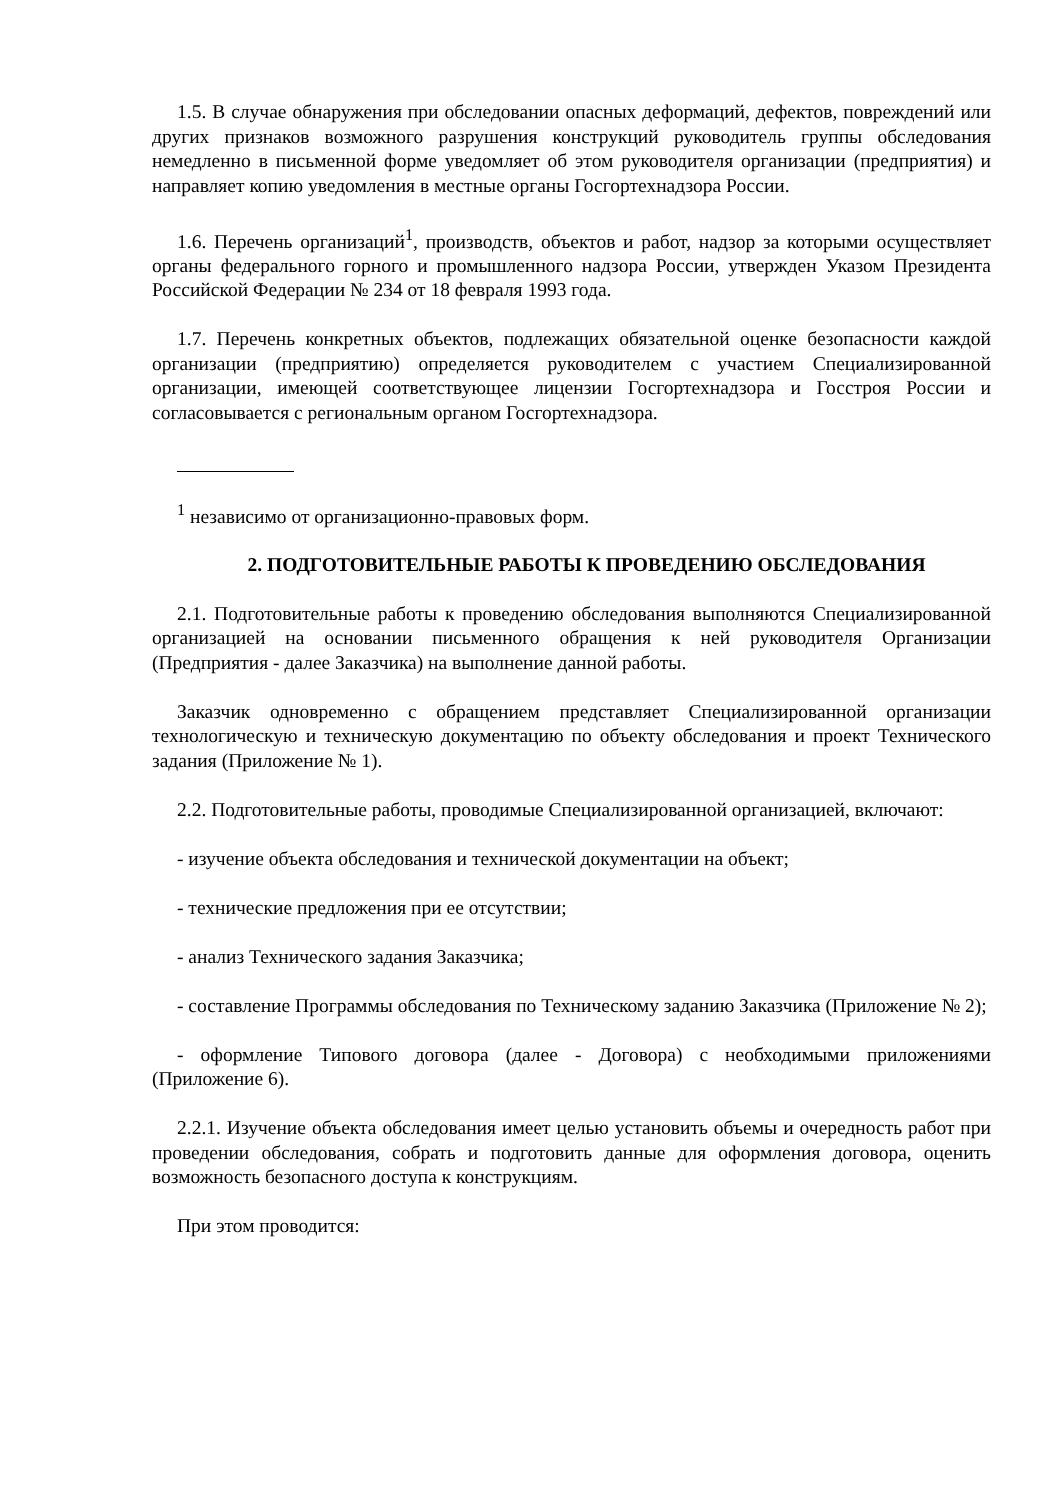1.5. В случае обнаружения при обследовании опасных деформаций, дефектов, повреждений или других признаков возможного разрушения конструкций руководитель группы обследования немедленно в письменной форме уведомляет об этом руководителя организации (предприятия) и направляет копию уведомления в местные органы Госгортехнадзора России.
1.6. Перечень организаций<sup>1</sup>, производств, объектов и работ, надзор за которыми осуществляет органы федерального горного и промышленного надзора России, утвержден Указом Президента Российской Федерации № 234 от 18 февраля 1993 года.
1.7. Перечень конкретных объектов, подлежащих обязательной оценке безопасности каждой организации (предприятию) определяется руководителем с участием Специализированной организации, имеющей соответствующее лицензии Госгортехнадзора и Госстроя России и согласовывается с региональным органом Госгортехнадзора.
<sup>1</sup> независимо от организационно-правовых форм.
2. ПОДГОТОВИТЕЛЬНЫЕ РАБОТЫ К ПРОВЕДЕНИЮ ОБСЛЕДОВАНИЯ
2.1. Подготовительные работы к проведению обследования выполняются Специализированной организацией на основании письменного обращения к ней руководителя Организации (Предприятия - далее Заказчика) на выполнение данной работы.
Заказчик одновременно с обращением представляет Специализированной организации технологическую и техническую документацию по объекту обследования и проект Технического задания (Приложение № 1).
2.2. Подготовительные работы, проводимые Специализированной организацией, включают:
- изучение объекта обследования и технической документации на объект;
- технические предложения при ее отсутствии;
- анализ Технического задания Заказчика;
- составление Программы обследования по Техническому заданию Заказчика (Приложение № 2);
- оформление Типового договора (далее - Договора) с необходимыми приложениями (Приложение 6).
2.2.1. Изучение объекта обследования имеет целью установить объемы и очередность работ при проведении обследования, собрать и подготовить данные для оформления договора, оценить возможность безопасного доступа к конструкциям.
При этом проводится: